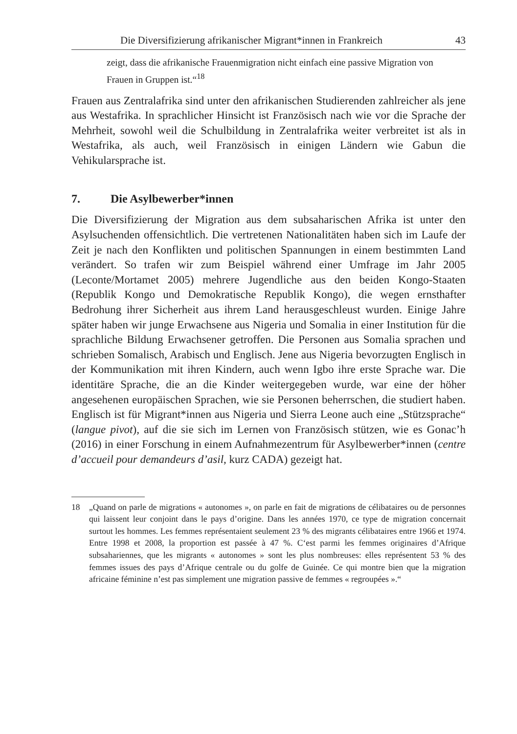Die Diversifizierung afrikanischer Migrant*innen in Frankreich 43
zeigt, dass die afrikanische Frauenmigration nicht einfach eine passive Migration von Frauen in Gruppen ist.“<sup>18</sup>
Frauen aus Zentralafrika sind unter den afrikanischen Studierenden zahlreicher als jene aus Westafrika. In sprachlicher Hinsicht ist Französisch nach wie vor die Sprache der Mehrheit, sowohl weil die Schulbildung in Zentralafrika weiter verbreitet ist als in Westafrika, als auch, weil Französisch in einigen Ländern wie Gabun die Vehikularsprache ist.
7. Die Asylbewerber*innen
Die Diversifizierung der Migration aus dem subsaharischen Afrika ist unter den Asylsuchenden offensichtlich. Die vertretenen Nationalitäten haben sich im Laufe der Zeit je nach den Konflikten und politischen Spannungen in einem bestimmten Land verändert. So trafen wir zum Beispiel während einer Umfrage im Jahr 2005 (Leconte/Mortamet 2005) mehrere Jugendliche aus den beiden Kongo-Staaten (Republik Kongo und Demokratische Republik Kongo), die wegen ernsthafter Bedrohung ihrer Sicherheit aus ihrem Land herausgeschleust wurden. Einige Jahre später haben wir junge Erwachsene aus Nigeria und Somalia in einer Institution für die sprachliche Bildung Erwachsener getroffen. Die Personen aus Somalia sprachen und schrieben Somalisch, Arabisch und Englisch. Jene aus Nigeria bevorzugten Englisch in der Kommunikation mit ihren Kindern, auch wenn Igbo ihre erste Sprache war. Die identitäre Sprache, die an die Kinder weitergegeben wurde, war eine der höher angesehenen europäischen Sprachen, wie sie Personen beherrschen, die studiert haben. Englisch ist für Migrant*innen aus Nigeria und Sierra Leone auch eine „Stützsprache“ (langue pivot), auf die sie sich im Lernen von Französisch stützen, wie es Gonac’h (2016) in einer Forschung in einem Aufnahmezentrum für Asylbewerber*innen (centre d’accueil pour demandeurs d’asil, kurz CADA) gezeigt hat.
18 „Quand on parle de migrations « autonomes », on parle en fait de migrations de célibataires ou de personnes qui laissent leur conjoint dans le pays d’origine. Dans les années 1970, ce type de migration concernait surtout les hommes. Les femmes représentaient seulement 23 % des migrants célibataires entre 1966 et 1974. Entre 1998 et 2008, la proportion est passée à 47 %. C‘est parmi les femmes originaires d’Afrique subsahariennes, que les migrants « autonomes » sont les plus nombreuses: elles représentent 53 % des femmes issues des pays d’Afrique centrale ou du golfe de Guinée. Ce qui montre bien que la migration africaine féminine n’est pas simplement une migration passive de femmes « regroupées ».“